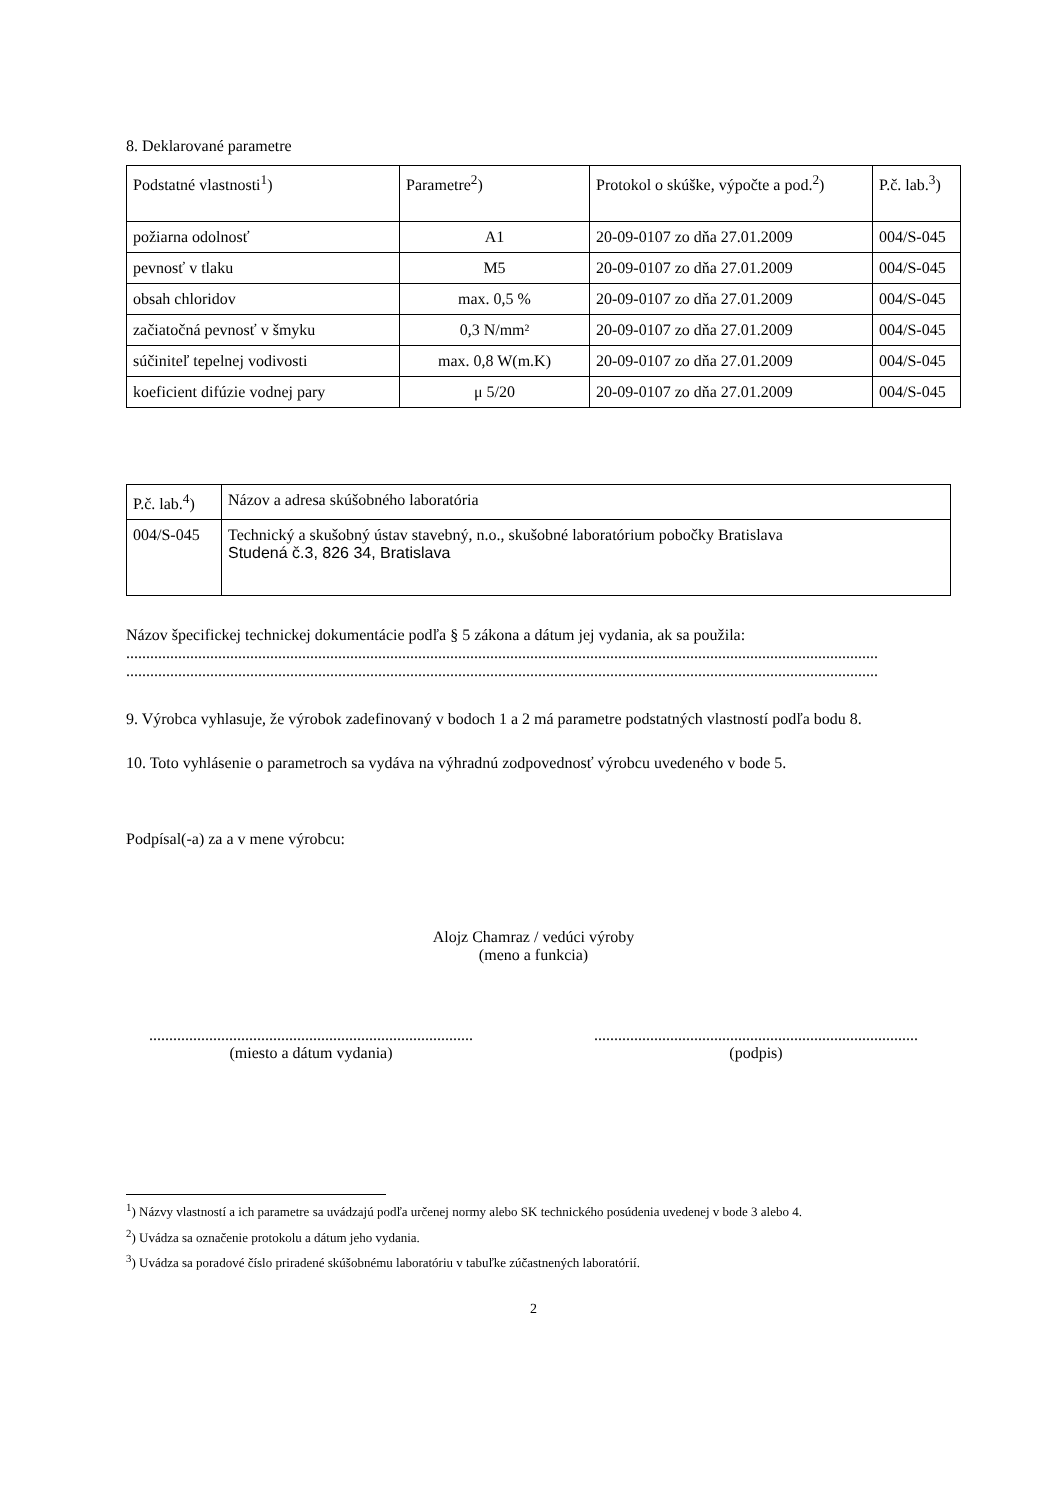8. Deklarované parametre
| Podstatné vlastnosti<sup>1</sup>) | Parametre<sup>2</sup>) | Protokol o skúške, výpočte a pod.<sup>2</sup>) | P.č. lab.<sup>3</sup>) |
| požiarna odolnosť | A1 | 20-09-0107 zo dňa 27.01.2009 | 004/S-045 |
| pevnosť v tlaku | M5 | 20-09-0107 zo dňa 27.01.2009 | 004/S-045 |
| obsah chloridov | max. 0,5 % | 20-09-0107 zo dňa 27.01.2009 | 004/S-045 |
| začiatočná pevnosť v šmyku | 0,3 N/mm² | 20-09-0107 zo dňa 27.01.2009 | 004/S-045 |
| súčiniteľ tepelnej vodivosti | max. 0,8 W(m.K) | 20-09-0107 zo dňa 27.01.2009 | 004/S-045 |
| koeficient difúzie vodnej pary | μ 5/20 | 20-09-0107 zo dňa 27.01.2009 | 004/S-045 |
| P.č. lab.<sup>4</sup>) | Názov a adresa skúšobného laboratória |
| 004/S-045 | Technický a skušobný ústav stavebný, n.o., skušobné laboratórium pobočky Bratislava Studená č.3, 826 34, Bratislava |
Názov špecifickej technickej dokumentácie podľa § 5 zákona a dátum jej vydania, ak sa použila:
............................................................................................................................................................................................
............................................................................................................................................................................................
9. Výrobca vyhlasuje, že výrobok zadefinovaný v bodoch 1 a 2 má parametre podstatných vlastností podľa bodu 8.
10. Toto vyhlásenie o parametroch sa vydáva na výhradnú zodpovednosť výrobcu uvedeného v bode 5.
Podpísal(-a) za a v mene výrobcu:
Alojz Chamraz / vedúci výroby
(meno a funkcia)
.................................................................................
(miesto a dátum vydania)
.................................................................................
(podpis)
<sup>1</sup>) Názvy vlastností a ich parametre sa uvádzajú podľa určenej normy alebo SK technického posúdenia uvedenej v bode 3 alebo 4.
<sup>2</sup>) Uvádza sa označenie protokolu a dátum jeho vydania.
<sup>3</sup>) Uvádza sa poradové číslo priradené skúšobnému laboratóriu v tabuľke zúčastnených laboratórií.
2